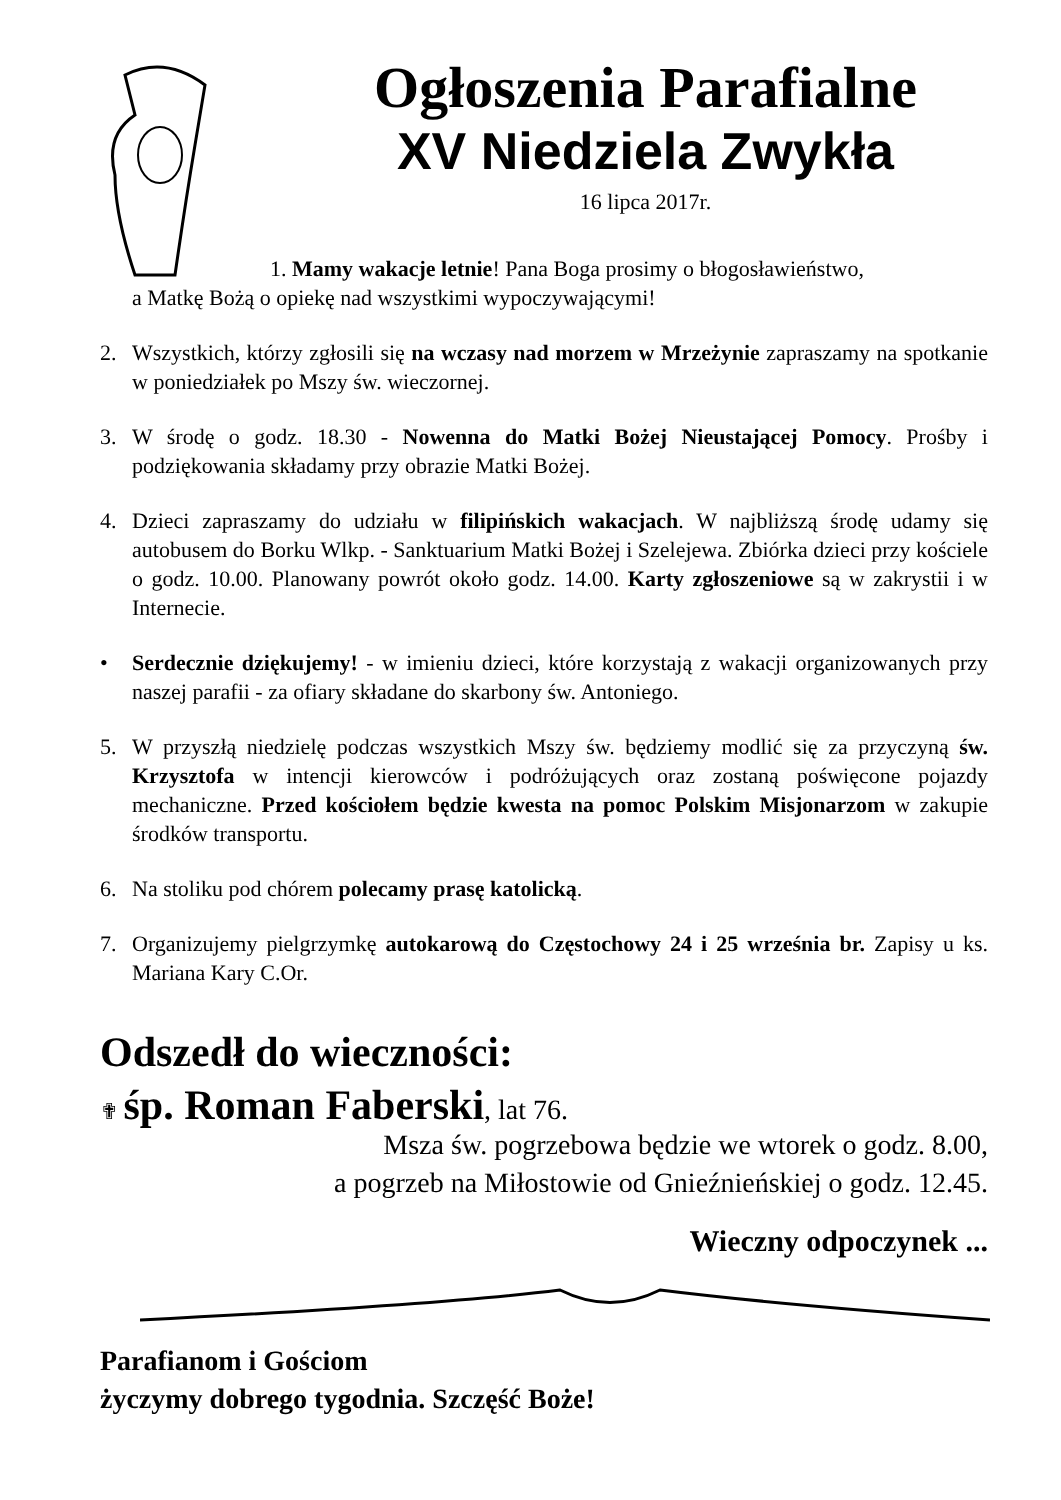Ogłoszenia Parafialne
XV Niedziela Zwykła
16 lipca 2017r.
1. Mamy wakacje letnie! Pana Boga prosimy o błogosławieństwo,
a Matkę Bożą o opiekę nad wszystkimi wypoczywającymi!
2. Wszystkich, którzy zgłosili się na wczasy nad morzem w Mrzeżynie zapraszamy na spotkanie w poniedziałek po Mszy św. wieczornej.
3. W środę o godz. 18.30 - Nowenna do Matki Bożej Nieustającej Pomocy. Prośby i podziękowania składamy przy obrazie Matki Bożej.
4. Dzieci zapraszamy do udziału w filipińskich wakacjach. W najbliższą środę udamy się autobusem do Borku Wlkp. - Sanktuarium Matki Bożej i Szelejewa. Zbiórka dzieci przy kościele o godz. 10.00. Planowany powrót około godz. 14.00. Karty zgłoszeniowe są w zakrystii i w Internecie.
• Serdecznie dziękujemy! - w imieniu dzieci, które korzystają z wakacji organizowanych przy naszej parafii - za ofiary składane do skarbony św. Antoniego.
5. W przyszłą niedzielę podczas wszystkich Mszy św. będziemy modlić się za przyczyną św. Krzysztofa w intencji kierowców i podróżujących oraz zostaną poświęcone pojazdy mechaniczne. Przed kościołem będzie kwesta na pomoc Polskim Misjonarzom w zakupie środków transportu.
6. Na stoliku pod chórem polecamy prasę katolicką.
7. Organizujemy pielgrzymkę autokarową do Częstochowy 24 i 25 września br. Zapisy u ks. Mariana Kary C.Or.
Odszedł do wieczności:
✟ śp. Roman Faberski, lat 76.
Msza św. pogrzebowa będzie we wtorek o godz. 8.00,
a pogrzeb na Miłostowie od Gnieźnieńskiej o godz. 12.45.
Wieczny odpoczynek ...
Parafianom i Gościom
życzymy dobrego tygodnia. Szczęść Boże!